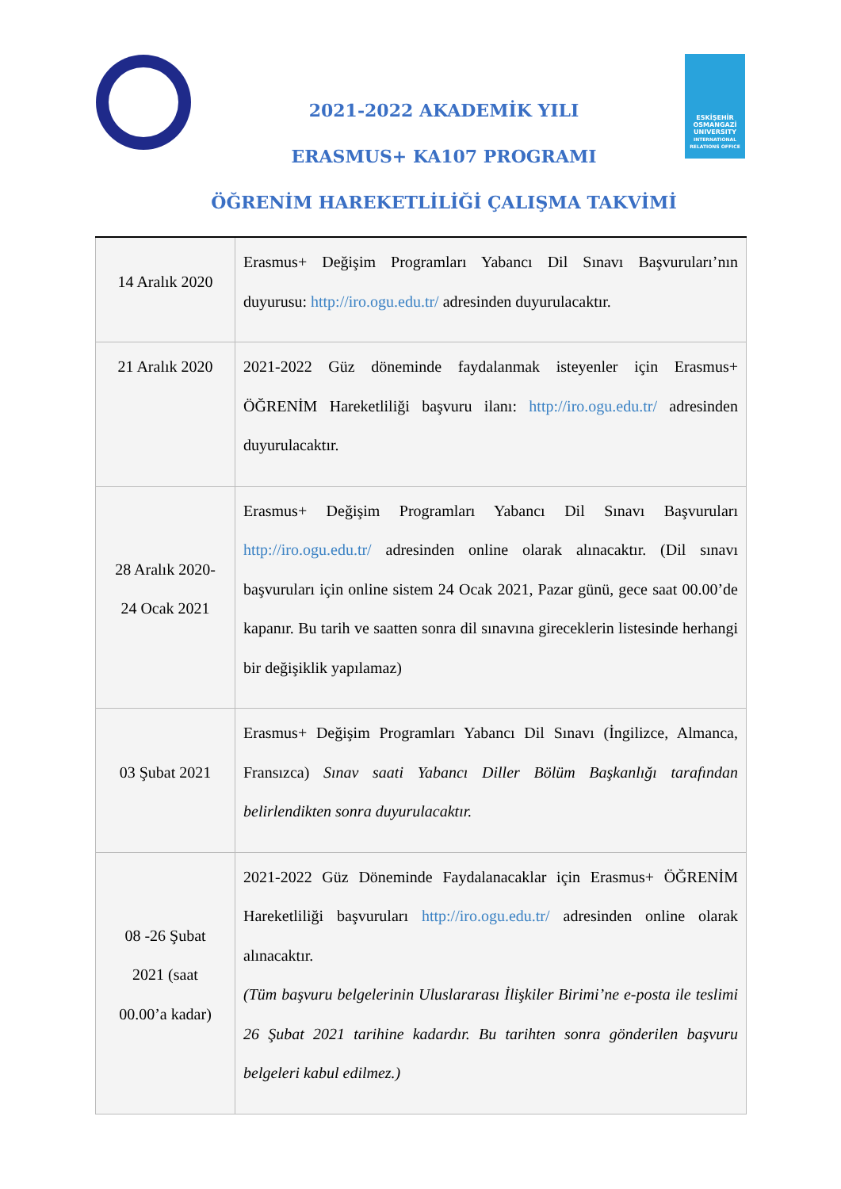ESKİŞEHİR
OSMANGAZİ
UNIVERSITY
INTERNATIONAL RELATIONS OFFICE
2021-2022 AKADEMİK YILI
ERASMUS+ KA107 PROGRAMI
ÖĞRENİM HAREKETLİLİĞİ ÇALIŞMA TAKVİMİ
| 14 Aralık 2020 | Erasmus+ Değişim Programları Yabancı Dil Sınavı Başvuruları’nın duyurusu: http://iro.ogu.edu.tr/ adresinden duyurulacaktır. |
| 21 Aralık 2020 | 2021-2022 Güz döneminde faydalanmak isteyenler için Erasmus+ ÖĞRENİM Hareketliliği başvuru ilanı: http://iro.ogu.edu.tr/ adresinden duyurulacaktır. |
| 28 Aralık 2020- 24 Ocak 2021 | Erasmus+ Değişim Programları Yabancı Dil Sınavı Başvuruları http://iro.ogu.edu.tr/ adresinden online olarak alınacaktır. (Dil sınavı başvuruları için online sistem 24 Ocak 2021, Pazar günü, gece saat 00.00’de kapanır. Bu tarih ve saatten sonra dil sınavına gireceklerin listesinde herhangi bir değişiklik yapılamaz) |
| 03 Şubat 2021 | Erasmus+ Değişim Programları Yabancı Dil Sınavı (İngilizce, Almanca, Fransızca) Sınav saati Yabancı Diller Bölüm Başkanlığı tarafından belirlendikten sonra duyurulacaktır. |
| 08 -26 Şubat 2021 (saat 00.00’a kadar) | 2021-2022 Güz Döneminde Faydalanacaklar için Erasmus+ ÖĞRENİM Hareketliliği başvuruları http://iro.ogu.edu.tr/ adresinden online olarak alınacaktır. (Tüm başvuru belgelerinin Uluslararası İlişkiler Birimi’ne e-posta ile teslimi 26 Şubat 2021 tarihine kadardır. Bu tarihten sonra gönderilen başvuru belgeleri kabul edilmez.) |